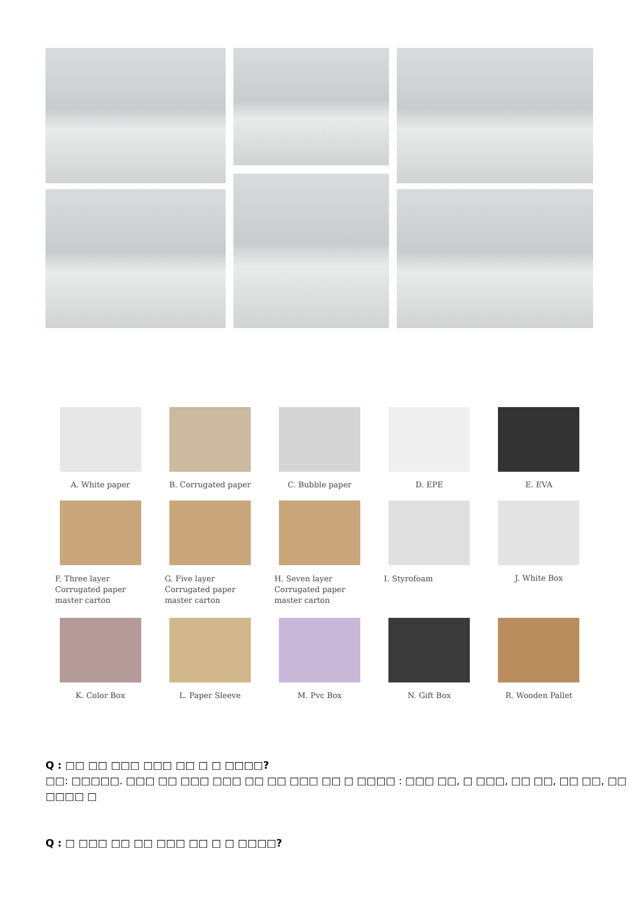A. White paper
B. Corrugated paper
C. Bubble paper
D. EPE
E. EVA
F. Three layer
Corrugated paper
master carton
G. Five layer
Corrugated paper
master carton
H. Seven layer
Corrugated paper
master carton
I. Styrofoam
J. White Box
K. Color Box
L. Paper Sleeve
M. Pvc Box
N. Gift Box
R. Wooden Pallet
Q : □□ □□ □□□ □□□ □□ □ □ □□□□?
□□: □□□□□. □□□ □□ □□□ □□□ □□ □□ □□□ □□ □ □□□□ : □□□ □□, □ □□□, □□ □□, □□ □□, □□ □□□□ □
Q : □ □□□ □□ □□ □□□ □□ □ □ □□□□?